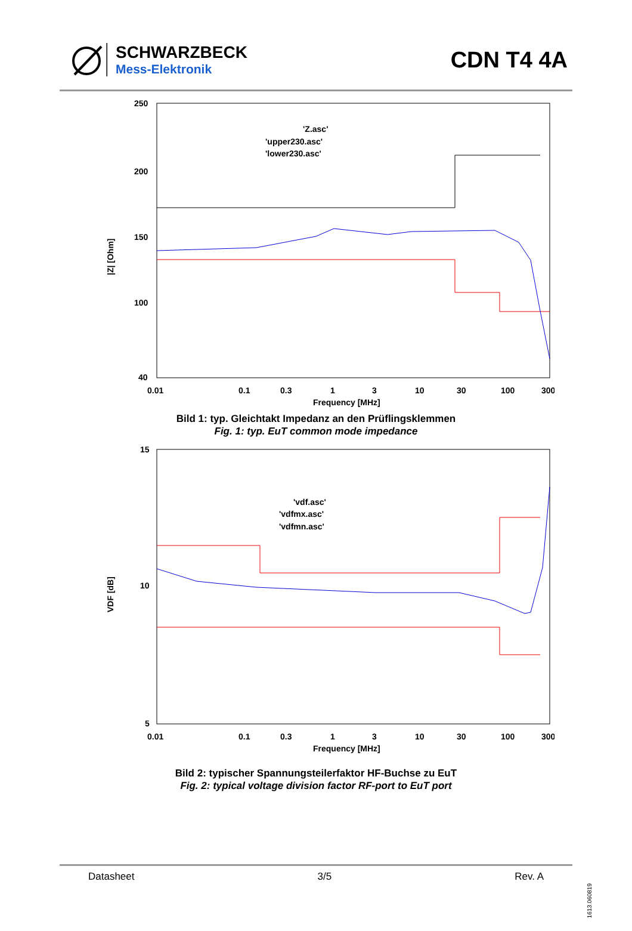SCHWARZBECK
Mess-Elektronik
CDN T4 4A
|Z| [Ohm]
250
200
150
100
40
0.01
0.1
0.3
1
3
10
30
100
300
Frequency [MHz]
'Z.asc'
'upper230.asc'
'lower230.asc'
Bild 1: typ. Gleichtakt Impedanz an den Prüflingsklemmen
Fig. 1: typ. EuT common mode impedance
VDF [dB]
15
10
5
0.01
0.1
0.3
1
3
10
30
100
300
Frequency [MHz]
'vdf.asc'
'vdfmx.asc'
'vdfmn.asc'
Bild 2: typischer Spannungsteilerfaktor HF-Buchse zu EuT
Fig. 2: typical voltage division factor RF-port to EuT port
Datasheet 3/5 Rev. A
1613.060819